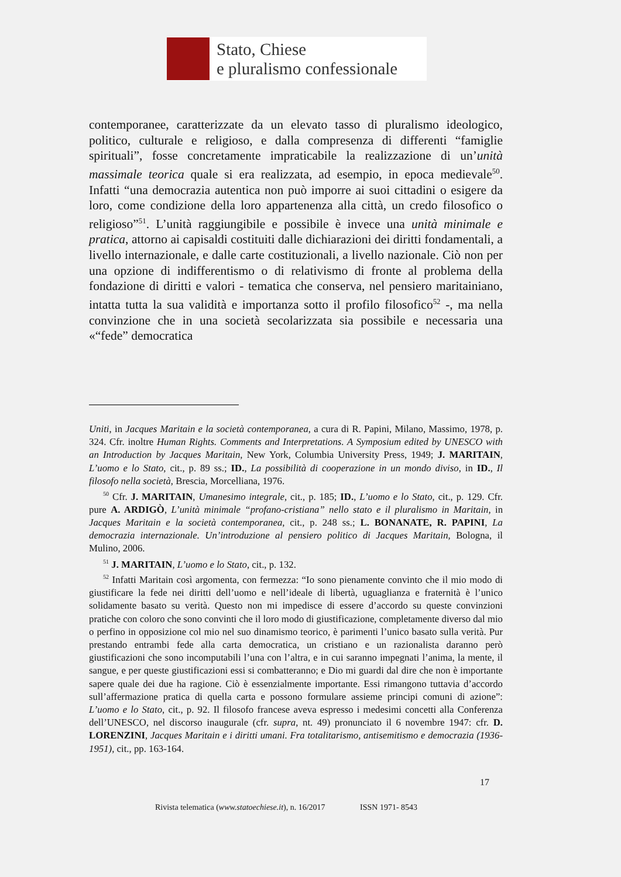Stato, Chiese
e pluralismo confessionale
contemporanee, caratterizzate da un elevato tasso di pluralismo ideologico, politico, culturale e religioso, e dalla compresenza di differenti “famiglie spirituali”, fosse concretamente impraticabile la realizzazione di un’unità massimale teorica quale si era realizzata, ad esempio, in epoca medievale<sup>50</sup>. Infatti “una democrazia autentica non può imporre ai suoi cittadini o esigere da loro, come condizione della loro appartenenza alla città, un credo filosofico o religioso”<sup>51</sup>. L’unità raggiungibile e possibile è invece una unità minimale e pratica, attorno ai capisaldi costituiti dalle dichiarazioni dei diritti fondamentali, a livello internazionale, e dalle carte costituzionali, a livello nazionale. Ciò non per una opzione di indifferentismo o di relativismo di fronte al problema della fondazione di diritti e valori - tematica che conserva, nel pensiero maritainiano, intatta tutta la sua validità e importanza sotto il profilo filosofico<sup>52</sup> -, ma nella convinzione che in una società secolarizzata sia possibile e necessaria una «“fede” democratica
Uniti, in Jacques Maritain e la società contemporanea, a cura di R. Papini, Milano, Massimo, 1978, p. 324. Cfr. inoltre Human Rights. Comments and Interpretations. A Symposium edited by UNESCO with an Introduction by Jacques Maritain, New York, Columbia University Press, 1949; J. MARITAIN, L’uomo e lo Stato, cit., p. 89 ss.; ID., La possibilità di cooperazione in un mondo diviso, in ID., Il filosofo nella società, Brescia, Morcelliana, 1976.
<sup>50</sup> Cfr. J. MARITAIN, Umanesimo integrale, cit., p. 185; ID., L’uomo e lo Stato, cit., p. 129. Cfr. pure A. ARDIGÒ, L’unità minimale “profano-cristiana” nello stato e il pluralismo in Maritain, in Jacques Maritain e la società contemporanea, cit., p. 248 ss.; L. BONANATE, R. PAPINI, La democrazia internazionale. Un’introduzione al pensiero politico di Jacques Maritain, Bologna, il Mulino, 2006.
<sup>51</sup> J. MARITAIN, L’uomo e lo Stato, cit., p. 132.
<sup>52</sup> Infatti Maritain così argomenta, con fermezza: “Io sono pienamente convinto che il mio modo di giustificare la fede nei diritti dell’uomo e nell’ideale di libertà, uguaglianza e fraternità è l’unico solidamente basato su verità. Questo non mi impedisce di essere d’accordo su queste convinzioni pratiche con coloro che sono convinti che il loro modo di giustificazione, completamente diverso dal mio o perfino in opposizione col mio nel suo dinamismo teorico, è parimenti l’unico basato sulla verità. Pur prestando entrambi fede alla carta democratica, un cristiano e un razionalista daranno però giustificazioni che sono incomputabili l’una con l’altra, e in cui saranno impegnati l’anima, la mente, il sangue, e per queste giustificazioni essi si combatteranno; e Dio mi guardi dal dire che non è importante sapere quale dei due ha ragione. Ciò è essenzialmente importante. Essi rimangono tuttavia d’accordo sull’affermazione pratica di quella carta e possono formulare assieme principi comuni di azione”: L’uomo e lo Stato, cit., p. 92. Il filosofo francese aveva espresso i medesimi concetti alla Conferenza dell’UNESCO, nel discorso inaugurale (cfr. supra, nt. 49) pronunciato il 6 novembre 1947: cfr. D. LORENZINI, Jacques Maritain e i diritti umani. Fra totalitarismo, antisemitismo e democrazia (1936-1951), cit., pp. 163-164.
17
Rivista telematica (www.statoechiese.it), n. 16/2017 ISSN 1971- 8543